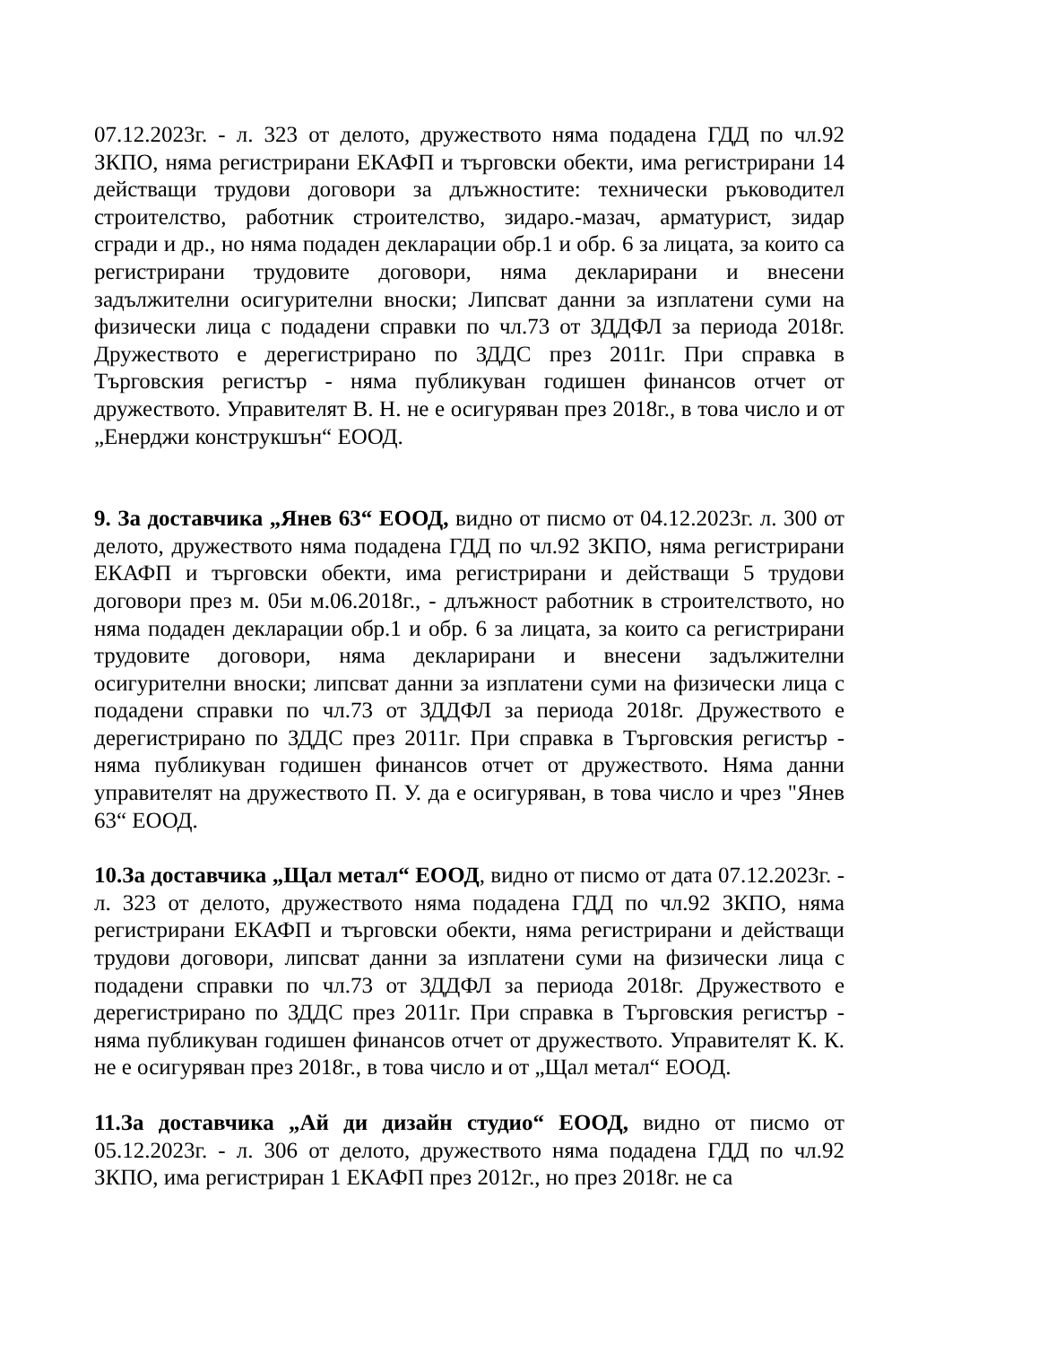07.12.2023г. - л. 323 от делото, дружеството няма подадена ГДД по чл.92 ЗКПО, няма регистрирани ЕКАФП и търговски обекти, има регистрирани 14 действащи трудови договори за длъжностите: технически ръководител строителство, работник строителство, зидаро.-мазач, арматурист, зидар сгради и др., но няма подаден декларации обр.1 и обр. 6 за лицата, за които са регистрирани трудовите договори, няма декларирани и внесени задължителни осигурителни вноски; Липсват данни за изплатени суми на физически лица с подадени справки по чл.73 от ЗДДФЛ за периода 2018г. Дружеството е дерегистрирано по ЗДДС през 2011г. При справка в Търговския регистър - няма публикуван годишен финансов отчет от дружеството. Управителят В. Н. не е осигуряван през 2018г., в това число и от „Енерджи конструкшън“ ЕООД.
9. За доставчика „Янев 63“ ЕООД, видно от писмо от 04.12.2023г. л. 300 от делото, дружеството няма подадена ГДД по чл.92 ЗКПО, няма регистрирани ЕКАФП и търговски обекти, има регистрирани и действащи 5 трудови договори през м. 05и м.06.2018г., - длъжност работник в строителството, но няма подаден декларации обр.1 и обр. 6 за лицата, за които са регистрирани трудовите договори, няма декларирани и внесени задължителни осигурителни вноски; липсват данни за изплатени суми на физически лица с подадени справки по чл.73 от ЗДДФЛ за периода 2018г. Дружеството е дерегистрирано по ЗДДС през 2011г. При справка в Търговския регистър - няма публикуван годишен финансов отчет от дружеството. Няма данни управителят на дружеството П. У. да е осигуряван, в това число и чрез "Янев 63“ ЕООД.
10.За доставчика „Щал метал“ ЕООД, видно от писмо от дата 07.12.2023г. - л. 323 от делото, дружеството няма подадена ГДД по чл.92 ЗКПО, няма регистрирани ЕКАФП и търговски обекти, няма регистрирани и действащи трудови договори, липсват данни за изплатени суми на физически лица с подадени справки по чл.73 от ЗДДФЛ за периода 2018г. Дружеството е дерегистрирано по ЗДДС през 2011г. При справка в Търговския регистър - няма публикуван годишен финансов отчет от дружеството. Управителят К. К. не е осигуряван през 2018г., в това число и от „Щал метал“ ЕООД.
11.За доставчика „Ай ди дизайн студио“ ЕООД, видно от писмо от 05.12.2023г. - л. 306 от делото, дружеството няма подадена ГДД по чл.92 ЗКПО, има регистриран 1 ЕКАФП през 2012г., но през 2018г. не са